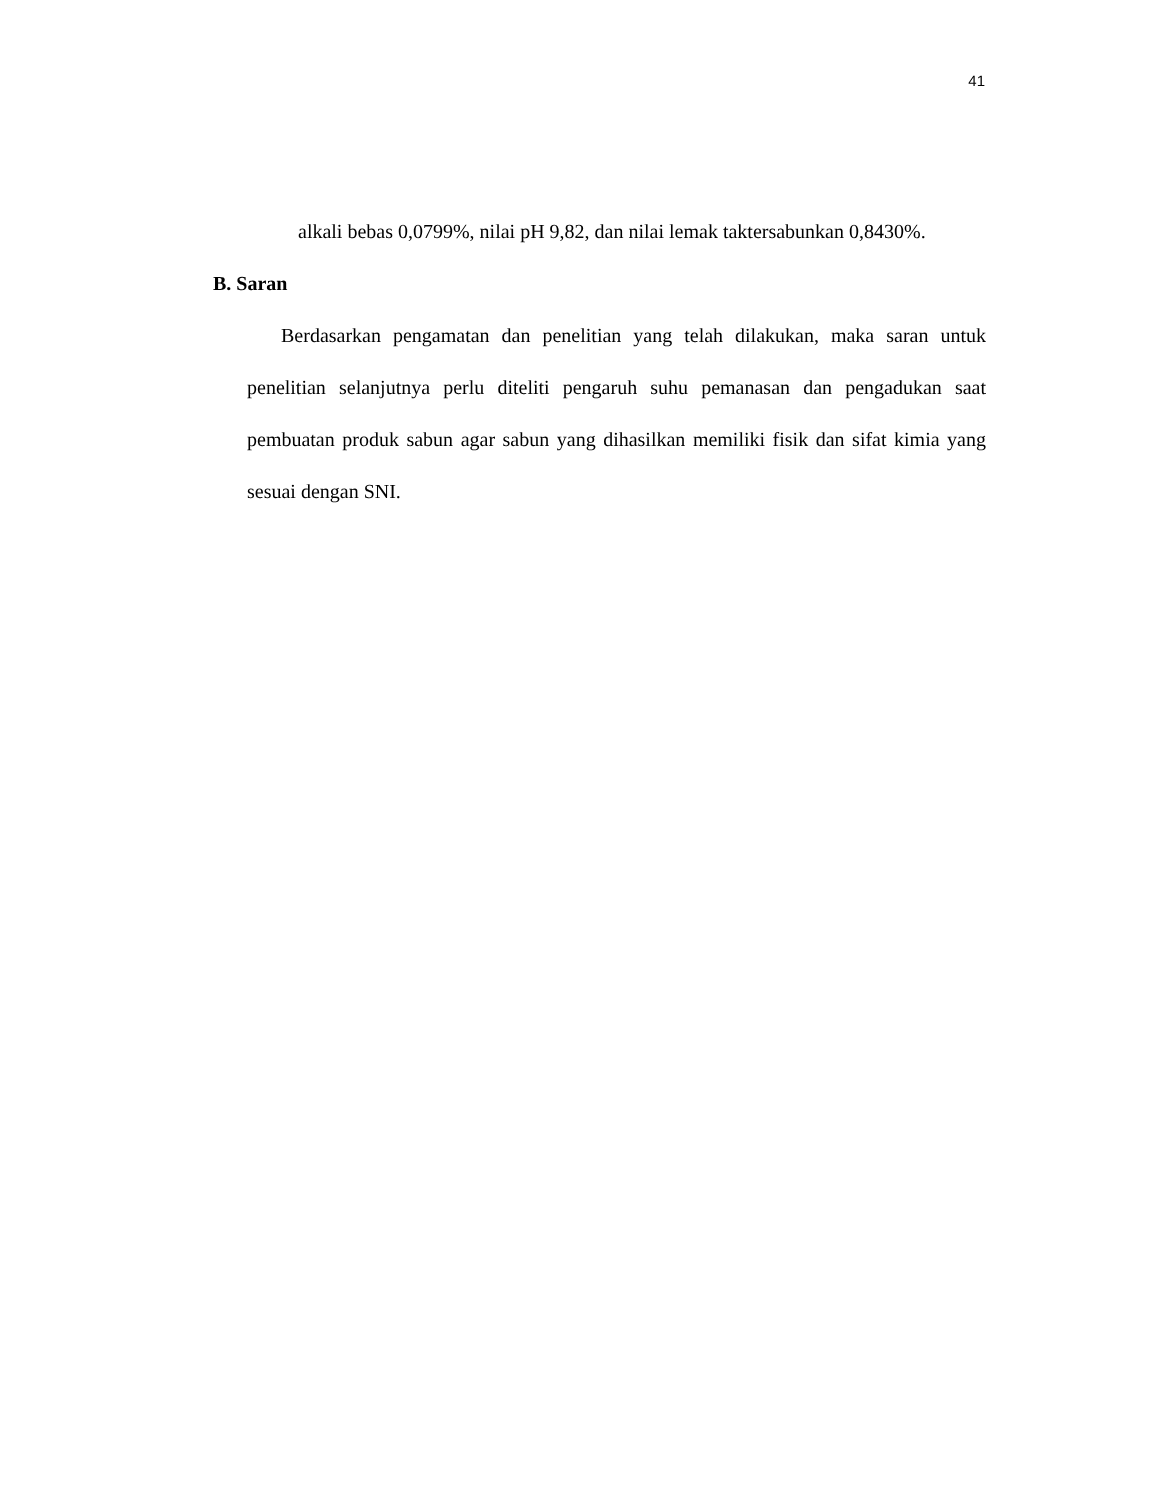41
alkali bebas 0,0799%, nilai pH 9,82, dan nilai lemak taktersabunkan 0,8430%.
B. Saran
Berdasarkan pengamatan dan penelitian yang telah dilakukan, maka saran untuk penelitian selanjutnya perlu diteliti pengaruh suhu pemanasan dan pengadukan saat pembuatan produk sabun agar sabun yang dihasilkan memiliki fisik dan sifat kimia yang sesuai dengan SNI.